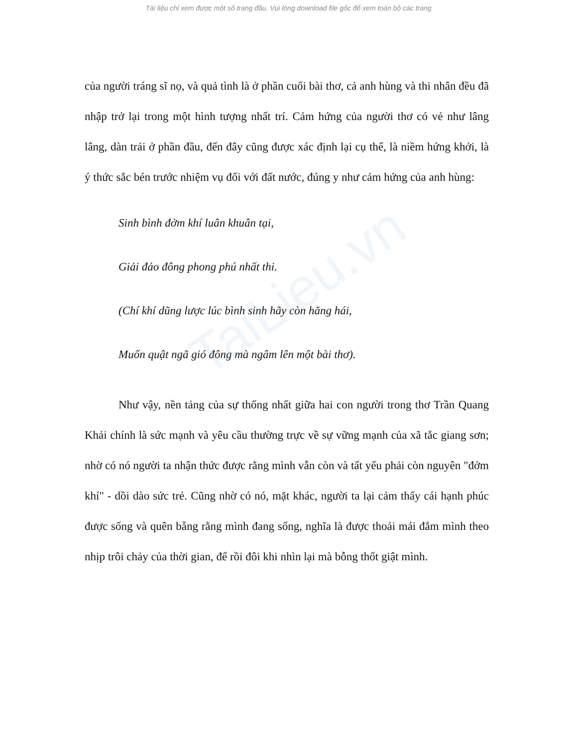TaiLieu.vn
Tài liệu chỉ xem được một số trang đầu. Vui lòng download file gốc để xem toàn bộ các trang
của người tráng sĩ nọ, và quả tình là ở phần cuối bài thơ, cả anh hùng và thi nhân đều đã nhập trở lại trong một hình tượng nhất trí. Cảm hứng của người thơ có vẻ như lâng lâng, dàn trải ở phần đầu, đến đây cũng được xác định lại cụ thể, là niềm hứng khởi, là ý thức sắc bén trước nhiệm vụ đối với đất nước, đúng y như cảm hứng của anh hùng:
Sinh bình đởm khí luân khuân tại,
Giải đảo đông phong phú nhất thi.
(Chí khí dũng lược lúc bình sinh hãy còn hăng hái,
Muốn quật ngã gió đông mà ngâm lên một bài thơ).
Như vậy, nền tảng của sự thống nhất giữa hai con người trong thơ Trần Quang Khải chính là sức mạnh và yêu cầu thường trực về sự vững mạnh của xã tắc giang sơn; nhờ có nó người ta nhận thức được rằng mình vẫn còn và tất yếu phải còn nguyên "đởm khí" - dồi dào sức trẻ. Cũng nhờ có nó, mặt khác, người ta lại cảm thấy cái hạnh phúc được sống và quên bẵng rằng mình đang sống, nghĩa là được thoải mái đắm mình theo nhịp trôi chảy của thời gian, để rồi đôi khi nhìn lại mà bỗng thốt giật mình.